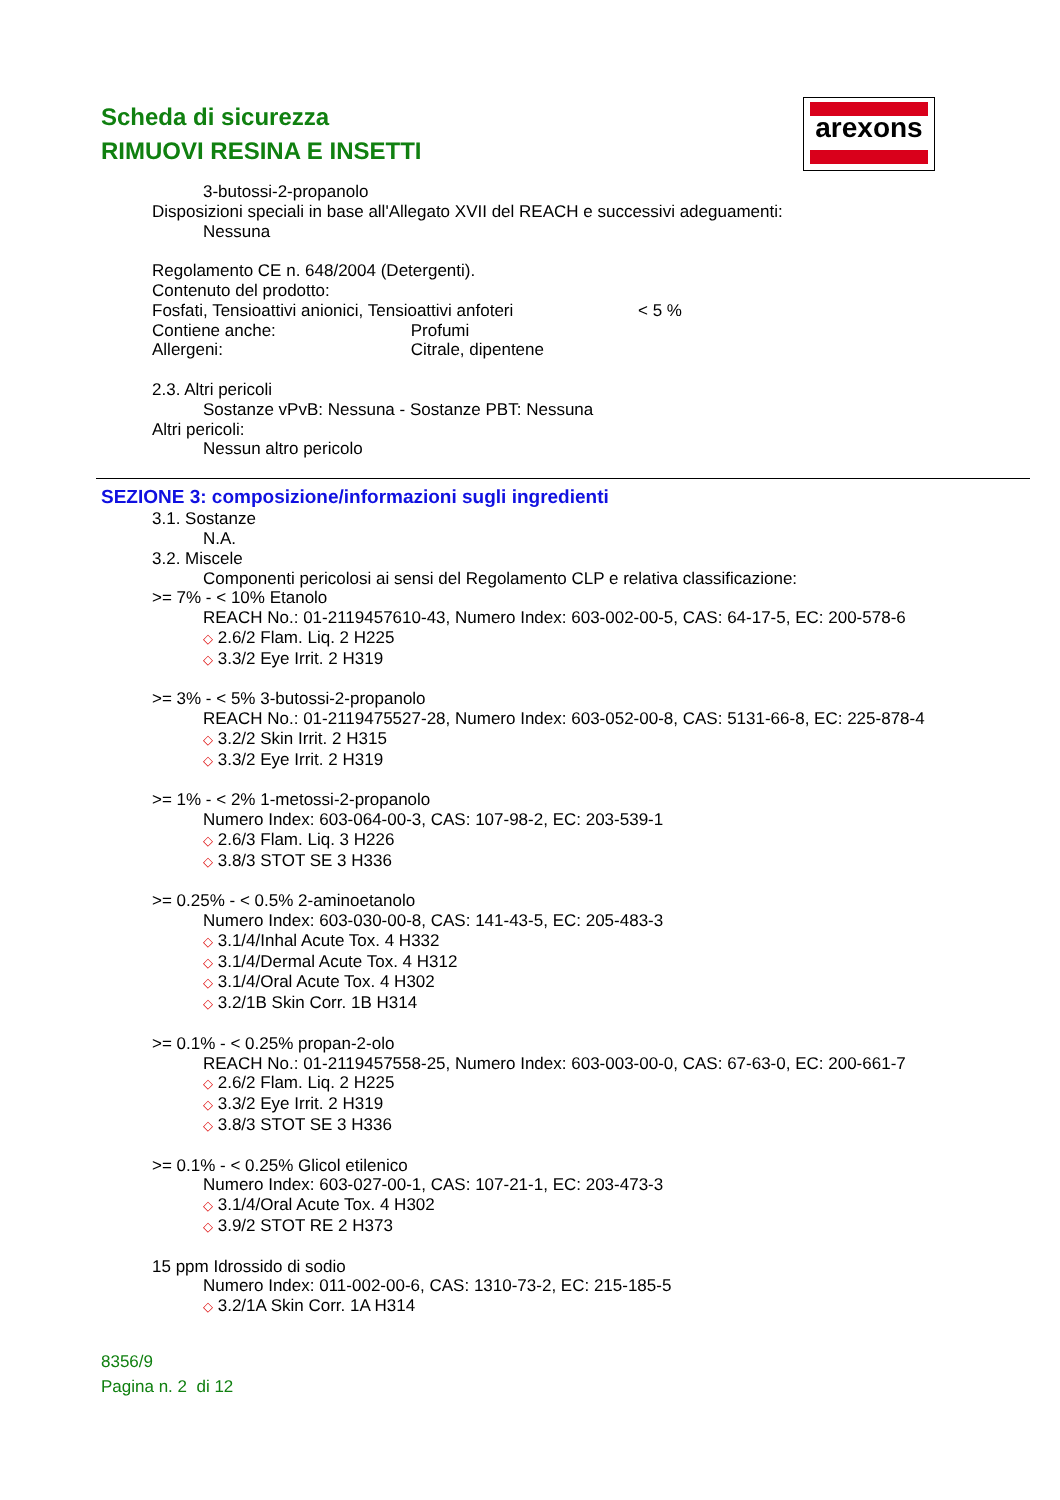Scheda di sicurezza
RIMUOVI RESINA E INSETTI
arexons
3-butossi-2-propanolo
Disposizioni speciali in base all'Allegato XVII del REACH e successivi adeguamenti:
Nessuna
Regolamento CE n. 648/2004 (Detergenti).
Contenuto del prodotto:
Fosfati, Tensioattivi anionici, Tensioattivi anfoteri < 5 %
Contiene anche: Profumi
Allergeni: Citrale, dipentene
2.3. Altri pericoli
Sostanze vPvB: Nessuna - Sostanze PBT: Nessuna
Altri pericoli:
Nessun altro pericolo
SEZIONE 3: composizione/informazioni sugli ingredienti
3.1. Sostanze
N.A.
3.2. Miscele
Componenti pericolosi ai sensi del Regolamento CLP e relativa classificazione:
>= 7% - < 10% Etanolo
REACH No.: 01-2119457610-43, Numero Index: 603-002-00-5, CAS: 64-17-5, EC: 200-578-6
◇ 2.6/2 Flam. Liq. 2 H225
◇ 3.3/2 Eye Irrit. 2 H319
>= 3% - < 5% 3-butossi-2-propanolo
REACH No.: 01-2119475527-28, Numero Index: 603-052-00-8, CAS: 5131-66-8, EC: 225-878-4
◇ 3.2/2 Skin Irrit. 2 H315
◇ 3.3/2 Eye Irrit. 2 H319
>= 1% - < 2% 1-metossi-2-propanolo
Numero Index: 603-064-00-3, CAS: 107-98-2, EC: 203-539-1
◇ 2.6/3 Flam. Liq. 3 H226
◇ 3.8/3 STOT SE 3 H336
>= 0.25% - < 0.5% 2-aminoetanolo
Numero Index: 603-030-00-8, CAS: 141-43-5, EC: 205-483-3
◇ 3.1/4/Inhal Acute Tox. 4 H332
◇ 3.1/4/Dermal Acute Tox. 4 H312
◇ 3.1/4/Oral Acute Tox. 4 H302
◇ 3.2/1B Skin Corr. 1B H314
>= 0.1% - < 0.25% propan-2-olo
REACH No.: 01-2119457558-25, Numero Index: 603-003-00-0, CAS: 67-63-0, EC: 200-661-7
◇ 2.6/2 Flam. Liq. 2 H225
◇ 3.3/2 Eye Irrit. 2 H319
◇ 3.8/3 STOT SE 3 H336
>= 0.1% - < 0.25% Glicol etilenico
Numero Index: 603-027-00-1, CAS: 107-21-1, EC: 203-473-3
◇ 3.1/4/Oral Acute Tox. 4 H302
◇ 3.9/2 STOT RE 2 H373
15 ppm Idrossido di sodio
Numero Index: 011-002-00-6, CAS: 1310-73-2, EC: 215-185-5
◇ 3.2/1A Skin Corr. 1A H314
8356/9
Pagina n. 2 di 12